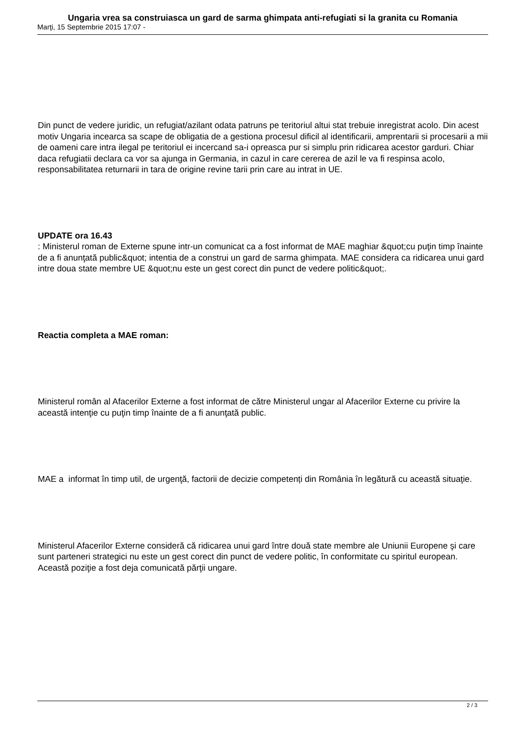Ungaria vrea sa construiasca un gard de sarma ghimpata anti-refugiati si la granita cu Romania
Marţi, 15 Septembrie 2015 17:07 -
Din punct de vedere juridic, un refugiat/azilant odata patruns pe teritoriul altui stat trebuie inregistrat acolo. Din acest motiv Ungaria incearca sa scape de obligatia de a gestiona procesul dificil al identificarii, amprentarii si procesarii a mii de oameni care intra ilegal pe teritoriul ei incercand sa-i opreasca pur si simplu prin ridicarea acestor garduri. Chiar daca refugiatii declara ca vor sa ajunga in Germania, in cazul in care cererea de azil le va fi respinsa acolo, responsabilitatea returnarii in tara de origine revine tarii prin care au intrat in UE.
UPDATE ora 16.43
: Ministerul roman de Externe spune intr-un comunicat ca a fost informat de MAE maghiar &quot;cu puţin timp înainte de a fi anunţată public&quot; intentia de a construi un gard de sarma ghimpata. MAE considera ca ridicarea unui gard intre doua state membre UE &quot;nu este un gest corect din punct de vedere politic&quot;.
Reactia completa a MAE roman:
Ministerul român al Afacerilor Externe a fost informat de către Ministerul ungar al Afacerilor Externe cu privire la această intenţie cu puţin timp înainte de a fi anunţată public.
MAE a informat în timp util, de urgenţă, factorii de decizie competenți din România în legătură cu această situaţie.
Ministerul Afacerilor Externe consideră că ridicarea unui gard între două state membre ale Uniunii Europene şi care sunt parteneri strategici nu este un gest corect din punct de vedere politic, în conformitate cu spiritul european. Această poziţie a fost deja comunicată părţii ungare.
2 / 3